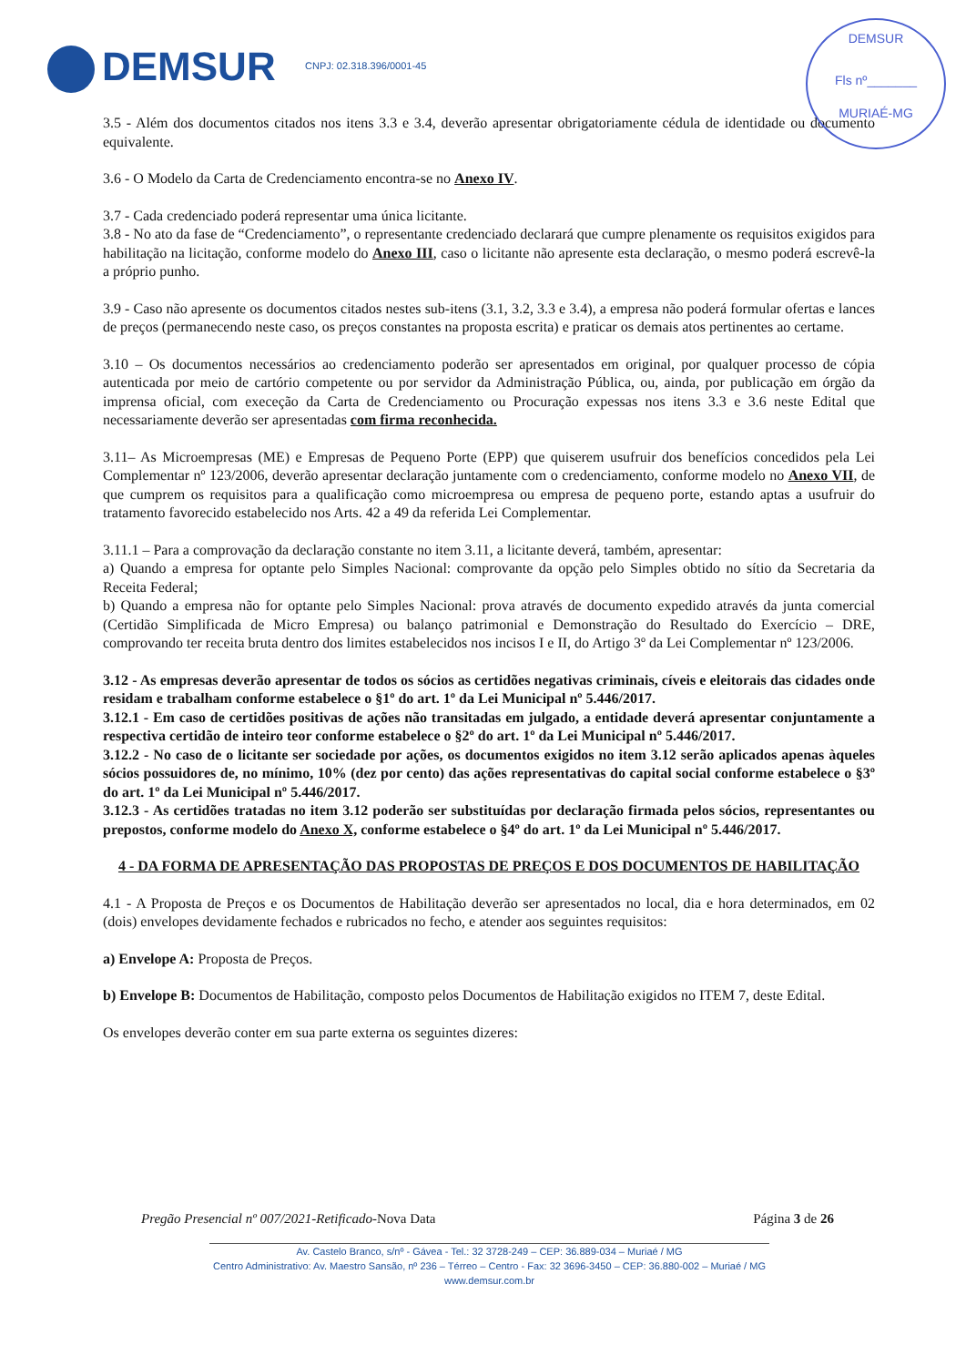DEMSUR CNPJ: 02.318.396/0001-45
DEMSUR
Fls nº_______
MURIAÉ-MG
3.5 - Além dos documentos citados nos itens 3.3 e 3.4, deverão apresentar obrigatoriamente cédula de identidade ou documento equivalente.
3.6 - O Modelo da Carta de Credenciamento encontra-se no Anexo IV.
3.7 - Cada credenciado poderá representar uma única licitante.
3.8 - No ato da fase de “Credenciamento”, o representante credenciado declarará que cumpre plenamente os requisitos exigidos para habilitação na licitação, conforme modelo do Anexo III, caso o licitante não apresente esta declaração, o mesmo poderá escrevê-la a próprio punho.
3.9 - Caso não apresente os documentos citados nestes sub-itens (3.1, 3.2, 3.3 e 3.4), a empresa não poderá formular ofertas e lances de preços (permanecendo neste caso, os preços constantes na proposta escrita) e praticar os demais atos pertinentes ao certame.
3.10 – Os documentos necessários ao credenciamento poderão ser apresentados em original, por qualquer processo de cópia autenticada por meio de cartório competente ou por servidor da Administração Pública, ou, ainda, por publicação em órgão da imprensa oficial, com execeção da Carta de Credenciamento ou Procuração expessas nos itens 3.3 e 3.6 neste Edital que necessariamente deverão ser apresentadas com firma reconhecida.
3.11– As Microempresas (ME) e Empresas de Pequeno Porte (EPP) que quiserem usufruir dos benefícios concedidos pela Lei Complementar nº 123/2006, deverão apresentar declaração juntamente com o credenciamento, conforme modelo no Anexo VII, de que cumprem os requisitos para a qualificação como microempresa ou empresa de pequeno porte, estando aptas a usufruir do tratamento favorecido estabelecido nos Arts. 42 a 49 da referida Lei Complementar.
3.11.1 – Para a comprovação da declaração constante no item 3.11, a licitante deverá, também, apresentar:
a) Quando a empresa for optante pelo Simples Nacional: comprovante da opção pelo Simples obtido no sítio da Secretaria da Receita Federal;
b) Quando a empresa não for optante pelo Simples Nacional: prova através de documento expedido através da junta comercial (Certidão Simplificada de Micro Empresa) ou balanço patrimonial e Demonstração do Resultado do Exercício – DRE, comprovando ter receita bruta dentro dos limites estabelecidos nos incisos I e II, do Artigo 3º da Lei Complementar nº 123/2006.
3.12 - As empresas deverão apresentar de todos os sócios as certidões negativas criminais, cíveis e eleitorais das cidades onde residam e trabalham conforme estabelece o §1º do art. 1º da Lei Municipal nº 5.446/2017.
3.12.1 - Em caso de certidões positivas de ações não transitadas em julgado, a entidade deverá apresentar conjuntamente a respectiva certidão de inteiro teor conforme estabelece o §2º do art. 1º da Lei Municipal nº 5.446/2017.
3.12.2 - No caso de o licitante ser sociedade por ações, os documentos exigidos no item 3.12 serão aplicados apenas àqueles sócios possuidores de, no mínimo, 10% (dez por cento) das ações representativas do capital social conforme estabelece o §3º do art. 1º da Lei Municipal nº 5.446/2017.
3.12.3 - As certidões tratadas no item 3.12 poderão ser substituídas por declaração firmada pelos sócios, representantes ou prepostos, conforme modelo do Anexo X, conforme estabelece o §4º do art. 1º da Lei Municipal nº 5.446/2017.
4 - DA FORMA DE APRESENTAÇÃO DAS PROPOSTAS DE PREÇOS E DOS DOCUMENTOS DE HABILITAÇÃO
4.1 - A Proposta de Preços e os Documentos de Habilitação deverão ser apresentados no local, dia e hora determinados, em 02 (dois) envelopes devidamente fechados e rubricados no fecho, e atender aos seguintes requisitos:
a) Envelope A: Proposta de Preços.
b) Envelope B: Documentos de Habilitação, composto pelos Documentos de Habilitação exigidos no ITEM 7, deste Edital.
Os envelopes deverão conter em sua parte externa os seguintes dizeres:
Pregão Presencial nº 007/2021-Retificado- Nova Data Página 3 de 26
Av. Castelo Branco, s/nº - Gávea - Tel.: 32 3728-249 – CEP: 36.889-034 – Muriaé / MG
Centro Administrativo: Av. Maestro Sansão, nº 236 – Térreo – Centro - Fax: 32 3696-3450 – CEP: 36.880-002 – Muriaé / MG
www.demsur.com.br